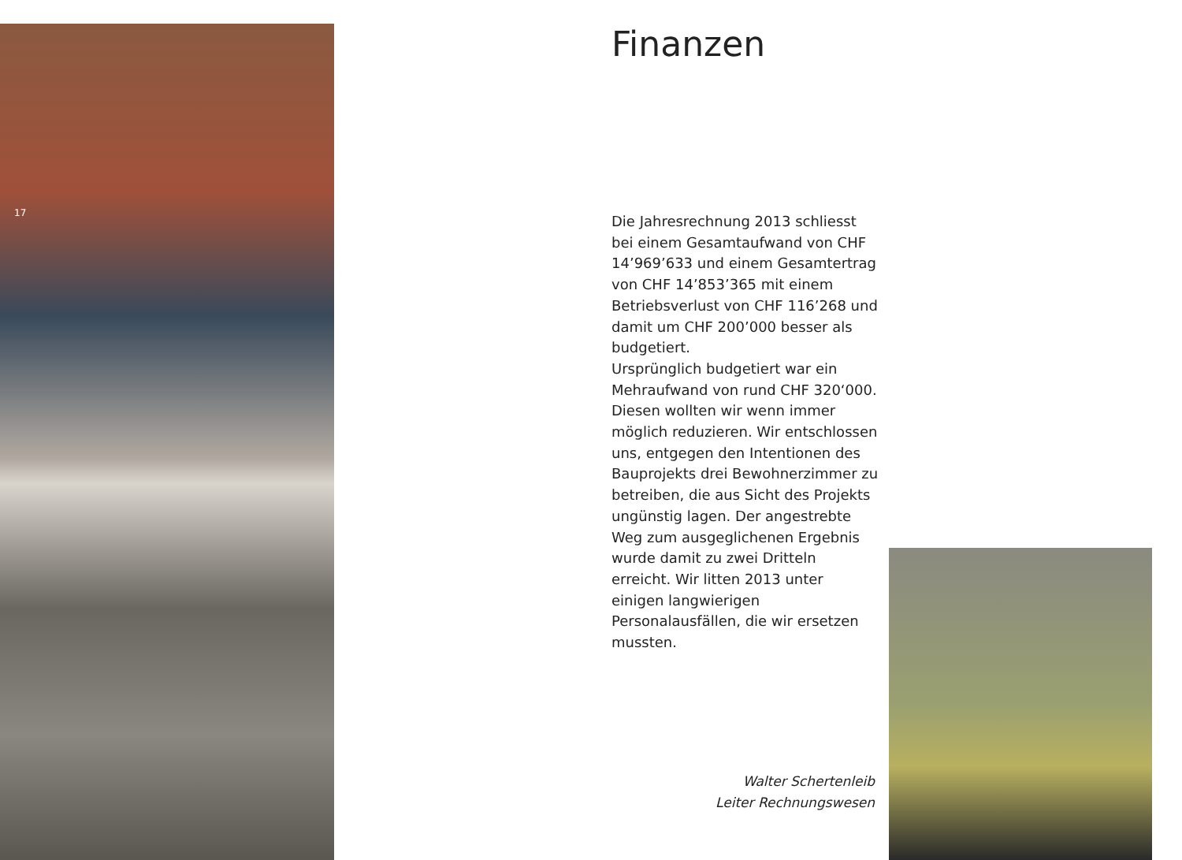17
Finanzen
Die Jahresrechnung 2013 schliesst bei einem Gesamtaufwand von CHF 14’969’633 und einem Gesamt­ertrag von CHF 14’853’365 mit einem Betriebsverlust von CHF 116’268 und damit um CHF 200’000 besser als budgetiert.
Ursprünglich budgetiert war ein Mehraufwand von rund CHF 320‘000. Diesen wollten wir wenn immer möglich reduzieren. Wir entschlossen uns, entgegen den Intentionen des Bauprojekts drei Bewohnerzimmer zu betreiben, die aus Sicht des Projekts ungünstig lagen. Der angestrebte Weg zum ausgeglichenen Ergebnis wurde damit zu zwei Dritteln erreicht. Wir litten 2013 unter einigen lang­wierigen Personalausfällen, die wir ersetzen mussten.
Walter Schertenleib
Leiter Rechnungswesen